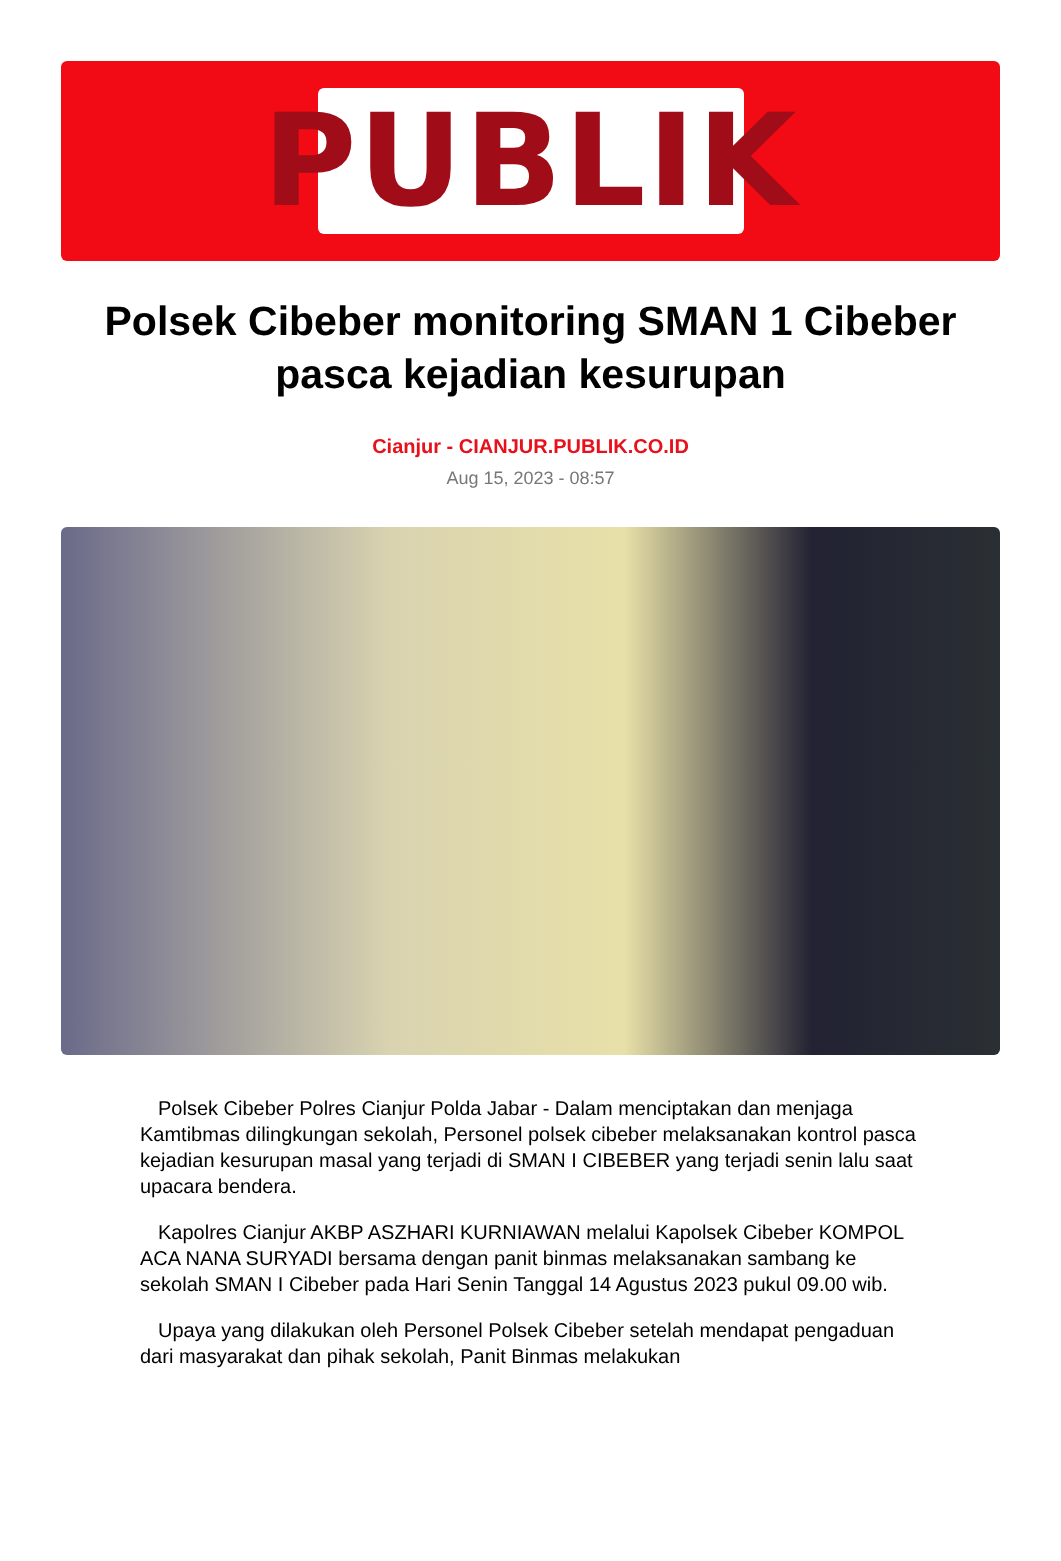PUBLIK
Polsek Cibeber monitoring SMAN 1 Cibeber pasca kejadian kesurupan
Cianjur - CIANJUR.PUBLIK.CO.ID
Aug 15, 2023 - 08:57
Polsek Cibeber Polres Cianjur Polda Jabar - Dalam menciptakan dan menjaga Kamtibmas dilingkungan sekolah, Personel polsek cibeber melaksanakan kontrol pasca kejadian kesurupan masal yang terjadi di SMAN I CIBEBER yang terjadi senin lalu saat upacara bendera.
Kapolres Cianjur AKBP ASZHARI KURNIAWAN melalui Kapolsek Cibeber KOMPOL ACA NANA SURYADI bersama dengan panit binmas melaksanakan sambang ke sekolah SMAN I Cibeber pada Hari Senin Tanggal 14 Agustus 2023 pukul 09.00 wib.
Upaya yang dilakukan oleh Personel Polsek Cibeber setelah mendapat pengaduan dari masyarakat dan pihak sekolah, Panit Binmas melakukan